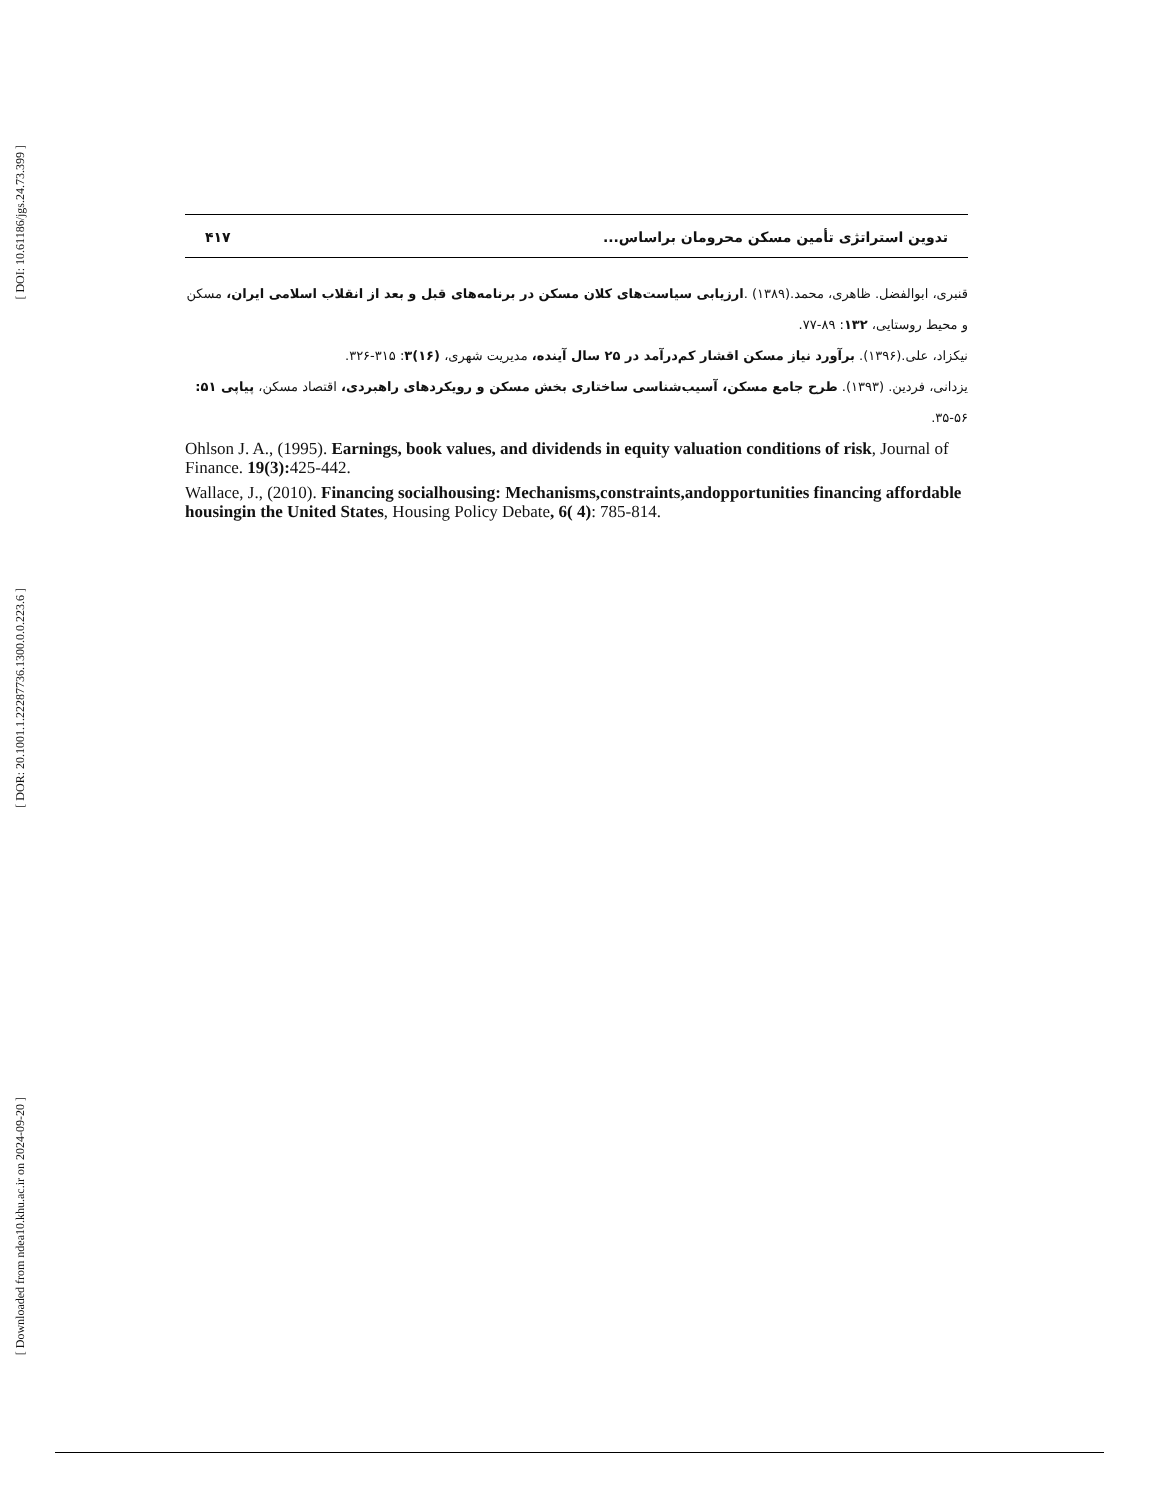[ DOI: 10.61186/jgs.24.73.399 ]
[ DOR: 20.1001.1.22287736.1300.0.0.223.6 ]
[ Downloaded from ndea10.khu.ac.ir on 2024-09-20 ]
تدوین استراتژی تأمین مسکن محرومان براساس... ۴۱۷
قنبری، ابوالفضل. ظاهری، محمد.(۱۳۸۹) .ارزیابی سیاست‌های کلان مسکن در برنامه‌های قبل و بعد از انقلاب اسلامی ایران، مسکن و محیط روستایی، ۱۳۲: ۸۹-۷۷.
نیکزاد، علی.(۱۳۹۶). برآورد نیاز مسکن اقشار کم‌درآمد در ۲۵ سال آینده، مدیریت شهری، (۱۶)۳: ۳۱۵-۳۲۶.
یزدانی، فردین. (۱۳۹۳). طرح جامع مسکن، آسیب‌شناسی ساختاری بخش مسکن و رویکردهای راهبردی، اقتصاد مسکن، پیاپی ۵۱: ۵۶-۳۵.
Ohlson J. A., (1995). Earnings, book values, and dividends in equity valuation conditions of risk, Journal of Finance. 19(3): 425-442.
Wallace, J., (2010). Financing socialhousing: Mechanisms,constraints,andopportunities financing affordable housingin the United States, Housing Policy Debate, 6( 4): 785-814.